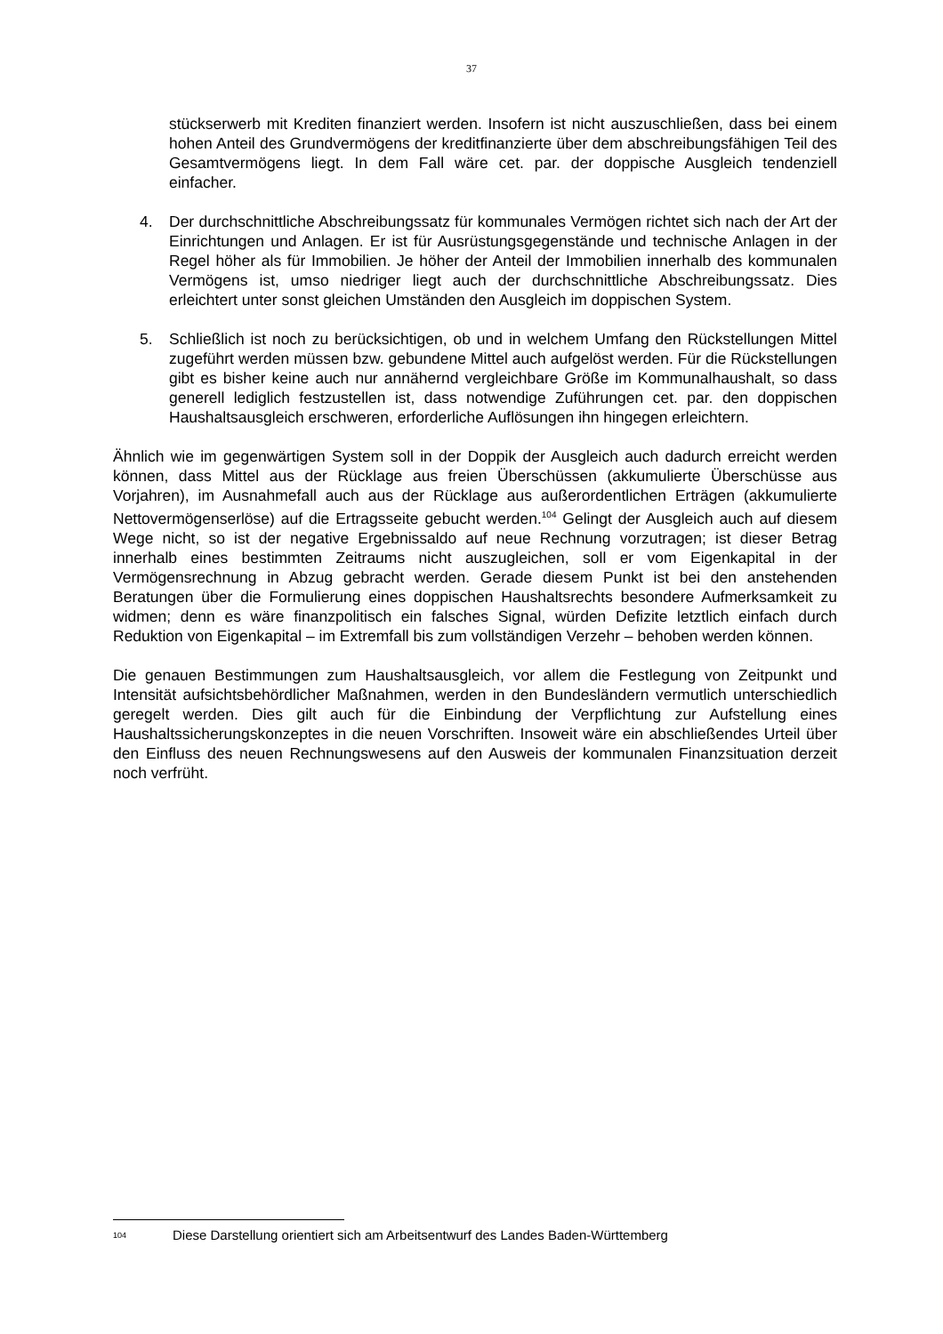37
stückserwerb mit Krediten finanziert werden. Insofern ist nicht auszuschließen, dass bei einem hohen Anteil des Grundvermögens der kreditfinanzierte über dem abschreibungsfähigen Teil des Gesamtvermögens liegt. In dem Fall wäre cet. par. der doppische Ausgleich tendenziell einfacher.
4. Der durchschnittliche Abschreibungssatz für kommunales Vermögen richtet sich nach der Art der Einrichtungen und Anlagen. Er ist für Ausrüstungsgegenstände und technische Anlagen in der Regel höher als für Immobilien. Je höher der Anteil der Immobilien innerhalb des kommunalen Vermögens ist, umso niedriger liegt auch der durchschnittliche Abschreibungssatz. Dies erleichtert unter sonst gleichen Umständen den Ausgleich im doppischen System.
5. Schließlich ist noch zu berücksichtigen, ob und in welchem Umfang den Rückstellungen Mittel zugeführt werden müssen bzw. gebundene Mittel auch aufgelöst werden. Für die Rückstellungen gibt es bisher keine auch nur annähernd vergleichbare Größe im Kommunalhaushalt, so dass generell lediglich festzustellen ist, dass notwendige Zuführungen cet. par. den doppischen Haushaltsausgleich erschweren, erforderliche Auflösungen ihn hingegen erleichtern.
Ähnlich wie im gegenwärtigen System soll in der Doppik der Ausgleich auch dadurch erreicht werden können, dass Mittel aus der Rücklage aus freien Überschüssen (akkumulierte Überschüsse aus Vorjahren), im Ausnahmefall auch aus der Rücklage aus außerordentlichen Erträgen (akkumulierte Nettovermögenserlöse) auf die Ertragsseite gebucht werden.<sup>104</sup> Gelingt der Ausgleich auch auf diesem Wege nicht, so ist der negative Ergebnissaldo auf neue Rechnung vorzutragen; ist dieser Betrag innerhalb eines bestimmten Zeitraums nicht auszugleichen, soll er vom Eigenkapital in der Vermögensrechnung in Abzug gebracht werden. Gerade diesem Punkt ist bei den anstehenden Beratungen über die Formulierung eines doppischen Haushaltsrechts besondere Aufmerksamkeit zu widmen; denn es wäre finanzpolitisch ein falsches Signal, würden Defizite letztlich einfach durch Reduktion von Eigenkapital – im Extremfall bis zum vollständigen Verzehr – behoben werden können.
Die genauen Bestimmungen zum Haushaltsausgleich, vor allem die Festlegung von Zeitpunkt und Intensität aufsichtsbehördlicher Maßnahmen, werden in den Bundesländern vermutlich unterschiedlich geregelt werden. Dies gilt auch für die Einbindung der Verpflichtung zur Aufstellung eines Haushaltssicherungskonzeptes in die neuen Vorschriften. Insoweit wäre ein abschließendes Urteil über den Einfluss des neuen Rechnungswesens auf den Ausweis der kommunalen Finanzsituation derzeit noch verfrüht.
<sup>104</sup> Diese Darstellung orientiert sich am Arbeitsentwurf des Landes Baden-Württemberg